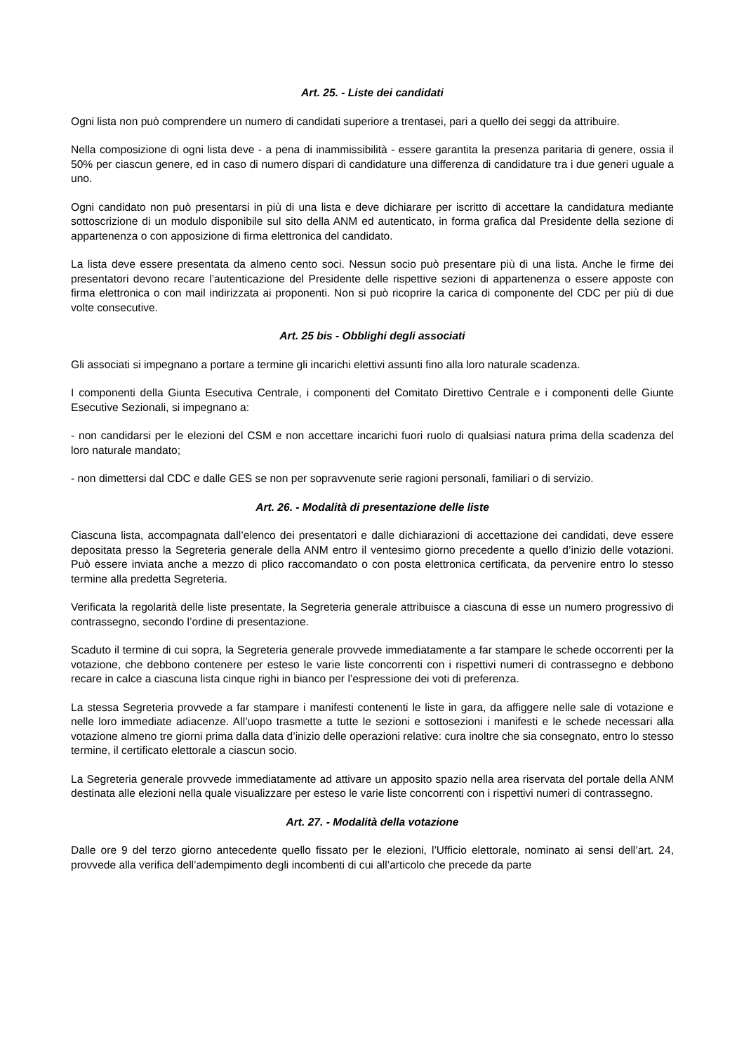Art. 25. - Liste dei candidati
Ogni lista non può comprendere un numero di candidati superiore a trentasei, pari a quello dei seggi da attribuire.
Nella composizione di ogni lista deve - a pena di inammissibilità - essere garantita la presenza paritaria di genere, ossia il 50% per ciascun genere, ed in caso di numero dispari di candidature una differenza di candidature tra i due generi uguale a uno.
Ogni candidato non può presentarsi in più di una lista e deve dichiarare per iscritto di accettare la candidatura mediante sottoscrizione di un modulo disponibile sul sito della ANM ed autenticato, in forma grafica dal Presidente della sezione di appartenenza o con apposizione di firma elettronica del candidato.
La lista deve essere presentata da almeno cento soci. Nessun socio può presentare più di una lista. Anche le firme dei presentatori devono recare l’autenticazione del Presidente delle rispettive sezioni di appartenenza o essere apposte con firma elettronica o con mail indirizzata ai proponenti. Non si può ricoprire la carica di componente del CDC per più di due volte consecutive.
Art. 25 bis - Obblighi degli associati
Gli associati si impegnano a portare a termine gli incarichi elettivi assunti fino alla loro naturale scadenza.
I componenti della Giunta Esecutiva Centrale, i componenti del Comitato Direttivo Centrale e i componenti delle Giunte Esecutive Sezionali, si impegnano a:
- non candidarsi per le elezioni del CSM e non accettare incarichi fuori ruolo di qualsiasi natura prima della scadenza del loro naturale mandato;
- non dimettersi dal CDC e dalle GES se non per sopravvenute serie ragioni personali, familiari o di servizio.
Art. 26. - Modalità di presentazione delle liste
Ciascuna lista, accompagnata dall’elenco dei presentatori e dalle dichiarazioni di accettazione dei candidati, deve essere depositata presso la Segreteria generale della ANM entro il ventesimo giorno precedente a quello d’inizio delle votazioni. Può essere inviata anche a mezzo di plico raccomandato o con posta elettronica certificata, da pervenire entro lo stesso termine alla predetta Segreteria.
Verificata la regolarità delle liste presentate, la Segreteria generale attribuisce a ciascuna di esse un numero progressivo di contrassegno, secondo l’ordine di presentazione.
Scaduto il termine di cui sopra, la Segreteria generale provvede immediatamente a far stampare le schede occorrenti per la votazione, che debbono contenere per esteso le varie liste concorrenti con i rispettivi numeri di contrassegno e debbono recare in calce a ciascuna lista cinque righi in bianco per l’espressione dei voti di preferenza.
La stessa Segreteria provvede a far stampare i manifesti contenenti le liste in gara, da affiggere nelle sale di votazione e nelle loro immediate adiacenze. All’uopo trasmette a tutte le sezioni e sottosezioni i manifesti e le schede necessari alla votazione almeno tre giorni prima dalla data d’inizio delle operazioni relative: cura inoltre che sia consegnato, entro lo stesso termine, il certificato elettorale a ciascun socio.
La Segreteria generale provvede immediatamente ad attivare un apposito spazio nella area riservata del portale della ANM destinata alle elezioni nella quale visualizzare per esteso le varie liste concorrenti con i rispettivi numeri di contrassegno.
Art. 27. - Modalità della votazione
Dalle ore 9 del terzo giorno antecedente quello fissato per le elezioni, l’Ufficio elettorale, nominato ai sensi dell’art. 24, provvede alla verifica dell’adempimento degli incombenti di cui all’articolo che precede da parte